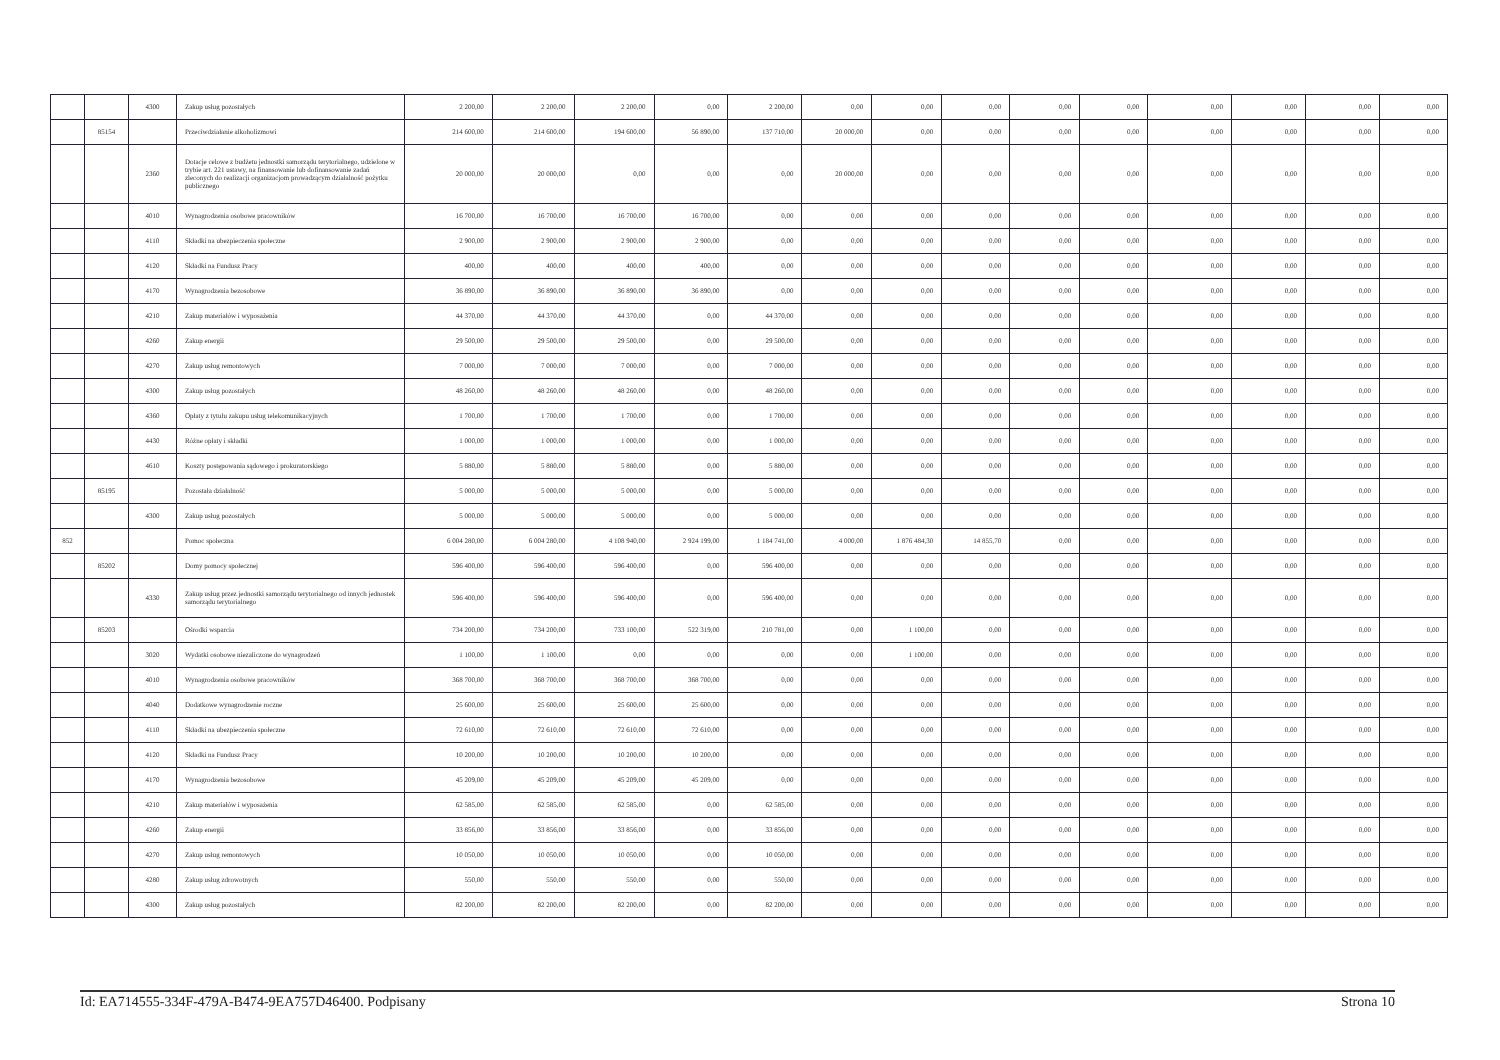| | | 4300 | Zakup usług pozostałych | 2 200,00 | 2 200,00 | 2 200,00 | 0,00 | 2 200,00 | 0,00 | 0,00 | 0,00 | 0,00 | 0,00 | 0,00 | 0,00 | 0,00 | 0,00 |
| | 85154 | | Przeciwdziałanie alkoholizmowi | 214 600,00 | 214 600,00 | 194 600,00 | 56 890,00 | 137 710,00 | 20 000,00 | 0,00 | 0,00 | 0,00 | 0,00 | 0,00 | 0,00 | 0,00 | 0,00 |
| | | 2360 | Dotacje celowe z budżetu jednostki samorządu terytorialnego, udzielone w trybie art. 221 ustawy, na finansowanie lub dofinansowanie zadań zleconych do realizacji organizacjom prowadzącym działalność pożytku publicznego | 20 000,00 | 20 000,00 | 0,00 | 0,00 | 0,00 | 20 000,00 | 0,00 | 0,00 | 0,00 | 0,00 | 0,00 | 0,00 | 0,00 | 0,00 |
| | | 4010 | Wynagrodzenia osobowe pracowników | 16 700,00 | 16 700,00 | 16 700,00 | 16 700,00 | 0,00 | 0,00 | 0,00 | 0,00 | 0,00 | 0,00 | 0,00 | 0,00 | 0,00 | 0,00 |
| | | 4110 | Składki na ubezpieczenia społeczne | 2 900,00 | 2 900,00 | 2 900,00 | 2 900,00 | 0,00 | 0,00 | 0,00 | 0,00 | 0,00 | 0,00 | 0,00 | 0,00 | 0,00 | 0,00 |
| | | 4120 | Składki na Fundusz Pracy | 400,00 | 400,00 | 400,00 | 400,00 | 0,00 | 0,00 | 0,00 | 0,00 | 0,00 | 0,00 | 0,00 | 0,00 | 0,00 | 0,00 |
| | | 4170 | Wynagrodzenia bezosobowe | 36 890,00 | 36 890,00 | 36 890,00 | 36 890,00 | 0,00 | 0,00 | 0,00 | 0,00 | 0,00 | 0,00 | 0,00 | 0,00 | 0,00 | 0,00 |
| | | 4210 | Zakup materiałów i wyposażenia | 44 370,00 | 44 370,00 | 44 370,00 | 0,00 | 44 370,00 | 0,00 | 0,00 | 0,00 | 0,00 | 0,00 | 0,00 | 0,00 | 0,00 | 0,00 |
| | | 4260 | Zakup energii | 29 500,00 | 29 500,00 | 29 500,00 | 0,00 | 29 500,00 | 0,00 | 0,00 | 0,00 | 0,00 | 0,00 | 0,00 | 0,00 | 0,00 | 0,00 |
| | | 4270 | Zakup usług remontowych | 7 000,00 | 7 000,00 | 7 000,00 | 0,00 | 7 000,00 | 0,00 | 0,00 | 0,00 | 0,00 | 0,00 | 0,00 | 0,00 | 0,00 | 0,00 |
| | | 4300 | Zakup usług pozostałych | 48 260,00 | 48 260,00 | 48 260,00 | 0,00 | 48 260,00 | 0,00 | 0,00 | 0,00 | 0,00 | 0,00 | 0,00 | 0,00 | 0,00 | 0,00 |
| | | 4360 | Opłaty z tytułu zakupu usług telekomunikacyjnych | 1 700,00 | 1 700,00 | 1 700,00 | 0,00 | 1 700,00 | 0,00 | 0,00 | 0,00 | 0,00 | 0,00 | 0,00 | 0,00 | 0,00 | 0,00 |
| | | 4430 | Różne opłaty i składki | 1 000,00 | 1 000,00 | 1 000,00 | 0,00 | 1 000,00 | 0,00 | 0,00 | 0,00 | 0,00 | 0,00 | 0,00 | 0,00 | 0,00 | 0,00 |
| | | 4610 | Koszty postępowania sądowego i prokuratorskiego | 5 880,00 | 5 880,00 | 5 880,00 | 0,00 | 5 880,00 | 0,00 | 0,00 | 0,00 | 0,00 | 0,00 | 0,00 | 0,00 | 0,00 | 0,00 |
| | 85195 | | Pozostała działalność | 5 000,00 | 5 000,00 | 5 000,00 | 0,00 | 5 000,00 | 0,00 | 0,00 | 0,00 | 0,00 | 0,00 | 0,00 | 0,00 | 0,00 | 0,00 |
| | | 4300 | Zakup usług pozostałych | 5 000,00 | 5 000,00 | 5 000,00 | 0,00 | 5 000,00 | 0,00 | 0,00 | 0,00 | 0,00 | 0,00 | 0,00 | 0,00 | 0,00 | 0,00 |
| 852 | | | Pomoc społeczna | 6 004 280,00 | 6 004 280,00 | 4 108 940,00 | 2 924 199,00 | 1 184 741,00 | 4 000,00 | 1 876 484,30 | 14 855,70 | 0,00 | 0,00 | 0,00 | 0,00 | 0,00 | 0,00 |
| | 85202 | | Domy pomocy społecznej | 596 400,00 | 596 400,00 | 596 400,00 | 0,00 | 596 400,00 | 0,00 | 0,00 | 0,00 | 0,00 | 0,00 | 0,00 | 0,00 | 0,00 | 0,00 |
| | | 4330 | Zakup usług przez jednostki samorządu terytorialnego od innych jednostek samorządu terytorialnego | 596 400,00 | 596 400,00 | 596 400,00 | 0,00 | 596 400,00 | 0,00 | 0,00 | 0,00 | 0,00 | 0,00 | 0,00 | 0,00 | 0,00 | 0,00 |
| | 85203 | | Ośrodki wsparcia | 734 200,00 | 734 200,00 | 733 100,00 | 522 319,00 | 210 781,00 | 0,00 | 1 100,00 | 0,00 | 0,00 | 0,00 | 0,00 | 0,00 | 0,00 | 0,00 |
| | | 3020 | Wydatki osobowe niezaliczone do wynagrodzeń | 1 100,00 | 1 100,00 | 0,00 | 0,00 | 0,00 | 0,00 | 1 100,00 | 0,00 | 0,00 | 0,00 | 0,00 | 0,00 | 0,00 | 0,00 |
| | | 4010 | Wynagrodzenia osobowe pracowników | 368 700,00 | 368 700,00 | 368 700,00 | 368 700,00 | 0,00 | 0,00 | 0,00 | 0,00 | 0,00 | 0,00 | 0,00 | 0,00 | 0,00 | 0,00 |
| | | 4040 | Dodatkowe wynagrodzenie roczne | 25 600,00 | 25 600,00 | 25 600,00 | 25 600,00 | 0,00 | 0,00 | 0,00 | 0,00 | 0,00 | 0,00 | 0,00 | 0,00 | 0,00 | 0,00 |
| | | 4110 | Składki na ubezpieczenia społeczne | 72 610,00 | 72 610,00 | 72 610,00 | 72 610,00 | 0,00 | 0,00 | 0,00 | 0,00 | 0,00 | 0,00 | 0,00 | 0,00 | 0,00 | 0,00 |
| | | 4120 | Składki na Fundusz Pracy | 10 200,00 | 10 200,00 | 10 200,00 | 10 200,00 | 0,00 | 0,00 | 0,00 | 0,00 | 0,00 | 0,00 | 0,00 | 0,00 | 0,00 | 0,00 |
| | | 4170 | Wynagrodzenia bezosobowe | 45 209,00 | 45 209,00 | 45 209,00 | 45 209,00 | 0,00 | 0,00 | 0,00 | 0,00 | 0,00 | 0,00 | 0,00 | 0,00 | 0,00 | 0,00 |
| | | 4210 | Zakup materiałów i wyposażenia | 62 585,00 | 62 585,00 | 62 585,00 | 0,00 | 62 585,00 | 0,00 | 0,00 | 0,00 | 0,00 | 0,00 | 0,00 | 0,00 | 0,00 | 0,00 |
| | | 4260 | Zakup energii | 33 856,00 | 33 856,00 | 33 856,00 | 0,00 | 33 856,00 | 0,00 | 0,00 | 0,00 | 0,00 | 0,00 | 0,00 | 0,00 | 0,00 | 0,00 |
| | | 4270 | Zakup usług remontowych | 10 050,00 | 10 050,00 | 10 050,00 | 0,00 | 10 050,00 | 0,00 | 0,00 | 0,00 | 0,00 | 0,00 | 0,00 | 0,00 | 0,00 | 0,00 |
| | | 4280 | Zakup usług zdrowotnych | 550,00 | 550,00 | 550,00 | 0,00 | 550,00 | 0,00 | 0,00 | 0,00 | 0,00 | 0,00 | 0,00 | 0,00 | 0,00 | 0,00 |
| | | 4300 | Zakup usług pozostałych | 82 200,00 | 82 200,00 | 82 200,00 | 0,00 | 82 200,00 | 0,00 | 0,00 | 0,00 | 0,00 | 0,00 | 0,00 | 0,00 | 0,00 | 0,00 |
Id: EA714555-334F-479A-B474-9EA757D46400. Podpisany Strona 10